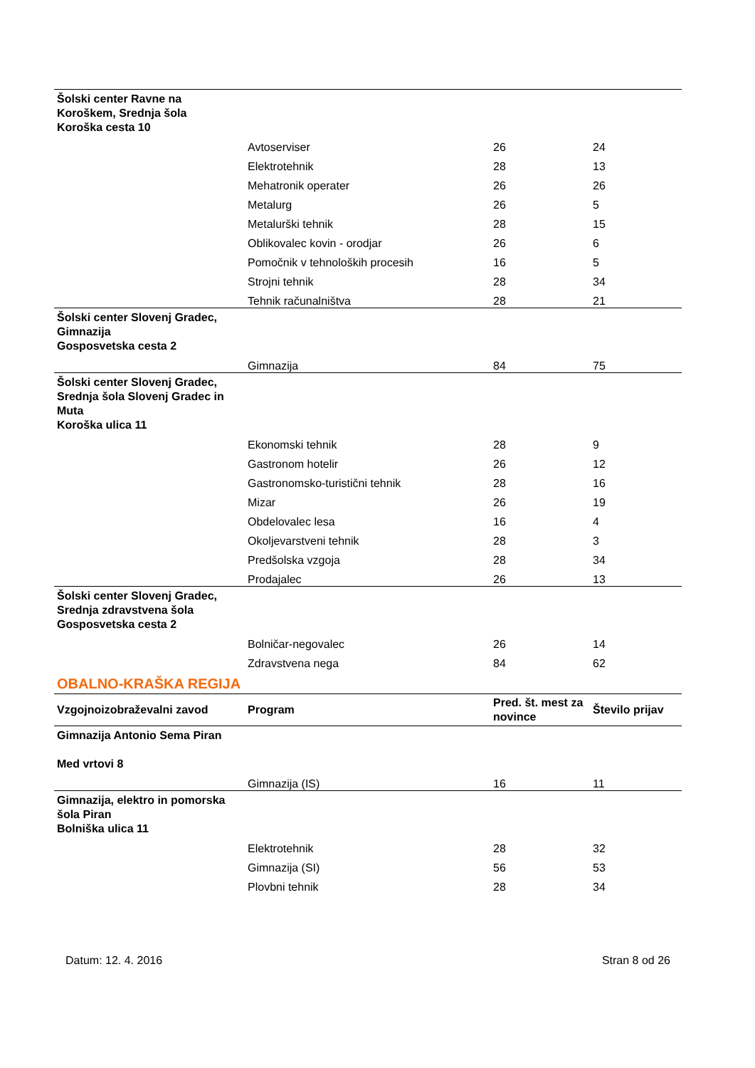| Šolski center Ravne na Koroškem, Srednja šola Koroška cesta 10 | | | |
| | Avtoserviser | 26 | 24 |
| | Elektrotehnik | 28 | 13 |
| | Mehatronik operater | 26 | 26 |
| | Metalurg | 26 | 5 |
| | Metalurški tehnik | 28 | 15 |
| | Oblikovalec kovin - orodjar | 26 | 6 |
| | Pomočnik v tehnoloških procesih | 16 | 5 |
| | Strojni tehnik | 28 | 34 |
| | Tehnik računalništva | 28 | 21 |
| Šolski center Slovenj Gradec, Gimnazija Gosposvetska cesta 2 | | | |
| | Gimnazija | 84 | 75 |
| Šolski center Slovenj Gradec, Srednja šola Slovenj Gradec in Muta Koroška ulica 11 | | | |
| | Ekonomski tehnik | 28 | 9 |
| | Gastronom hotelir | 26 | 12 |
| | Gastronomsko-turistični tehnik | 28 | 16 |
| | Mizar | 26 | 19 |
| | Obdelovalec lesa | 16 | 4 |
| | Okoljevarstveni tehnik | 28 | 3 |
| | Predšolska vzgoja | 28 | 34 |
| | Prodajalec | 26 | 13 |
| Šolski center Slovenj Gradec, Srednja zdravstvena šola Gosposvetska cesta 2 | | | |
| | Bolničar-negovalec | 26 | 14 |
| | Zdravstvena nega | 84 | 62 |
| OBALNO-KRAŠKA REGIJA | | | |
| Vzgojnoizobraževalni zavod | Program | Pred. št. mest za novince | Število prijav |
| Gimnazija Antonio Sema Piran Med vrtovi 8 | | | |
| | Gimnazija (IS) | 16 | 11 |
| Gimnazija, elektro in pomorska šola Piran Bolniška ulica 11 | | | |
| | Elektrotehnik | 28 | 32 |
| | Gimnazija (SI) | 56 | 53 |
| | Plovbni tehnik | 28 | 34 |
Datum: 12. 4. 2016 Stran 8 od 26